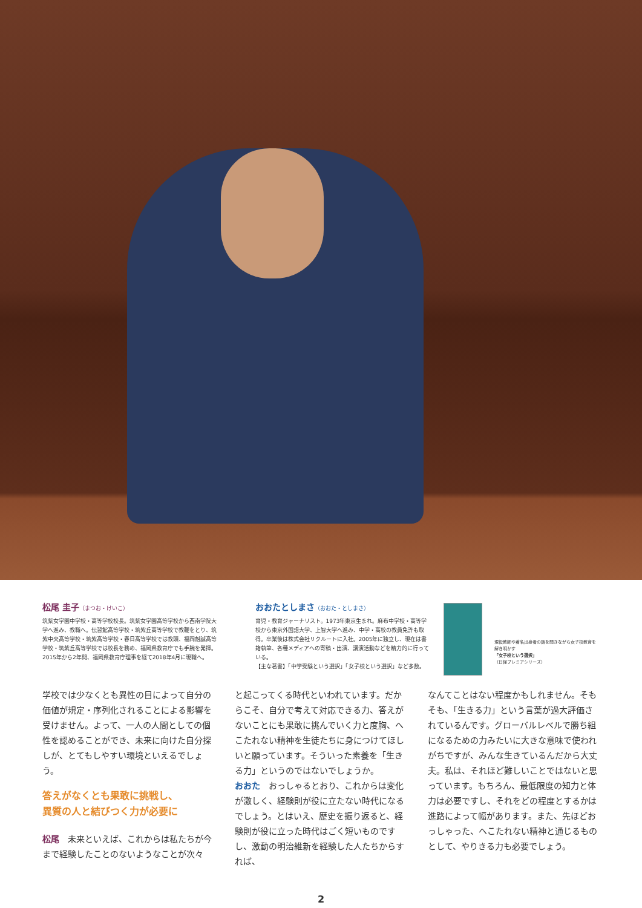松尾 圭子（まつお・けいこ）
筑紫女学園中学校・高等学校校長。筑紫女学園高等学校から西南学院大学へ進み、教職へ。伝習館高等学校・筑紫丘高等学校で教鞭をとり、筑紫中央高等学校・筑紫高等学校・春日高等学校では教頭、福岡魁誠高等学校・筑紫丘高等学校では校長を務め、福岡県教育庁でも手腕を発揮。2015年から2年間、福岡県教育庁理事を経て2018年4月に現職へ。
おおたとしまさ（おおた・としまさ）
育児・教育ジャーナリスト。1973年東京生まれ。麻布中学校・高等学校から東京外国語大学、上智大学へ進み、中学・高校の教員免許も取得。卒業後は株式会社リクルートに入社。2005年に独立し、現在は書籍執筆、各種メディアへの寄稿・出演、講演活動などを精力的に行っている。
【主な著書】「中学受験という選択」「女子校という選択」など多数。
現役教師や著名出身者の話を聞きながら女子校教育を解き明かす
「女子校という選択」
（日経プレミアシリーズ）
学校では少なくとも異性の目によって自分の価値が規定・序列化されることによる影響を受けません。よって、一人の人間としての個性を認めることができ、未来に向けた自分探しが、とてもしやすい環境といえるでしょう。
答えがなくとも果敢に挑戦し、
異質の人と結びつく力が必要に
松尾　未来といえば、これからは私たちが今まで経験したことのないようなことが次々
と起こってくる時代といわれています。だからこそ、自分で考えて対応できる力、答えがないことにも果敢に挑んでいく力と度胸、へこたれない精神を生徒たちに身につけてほしいと願っています。そういった素養を「生きる力」というのではないでしょうか。
おおた　おっしゃるとおり、これからは変化が激しく、経験則が役に立たない時代になるでしょう。とはいえ、歴史を振り返ると、経験則が役に立った時代はごく短いものですし、激動の明治維新を経験した人たちからすれば、
なんてことはない程度かもしれません。そもそも、「生きる力」という言葉が過大評価されているんです。グローバルレベルで勝ち組になるための力みたいに大きな意味で使われがちですが、みんな生きているんだから大丈夫。私は、それほど難しいことではないと思っています。もちろん、最低限度の知力と体力は必要ですし、それをどの程度とするかは進路によって幅があります。また、先ほどおっしゃった、へこたれない精神と通じるものとして、やりきる力も必要でしょう。
2